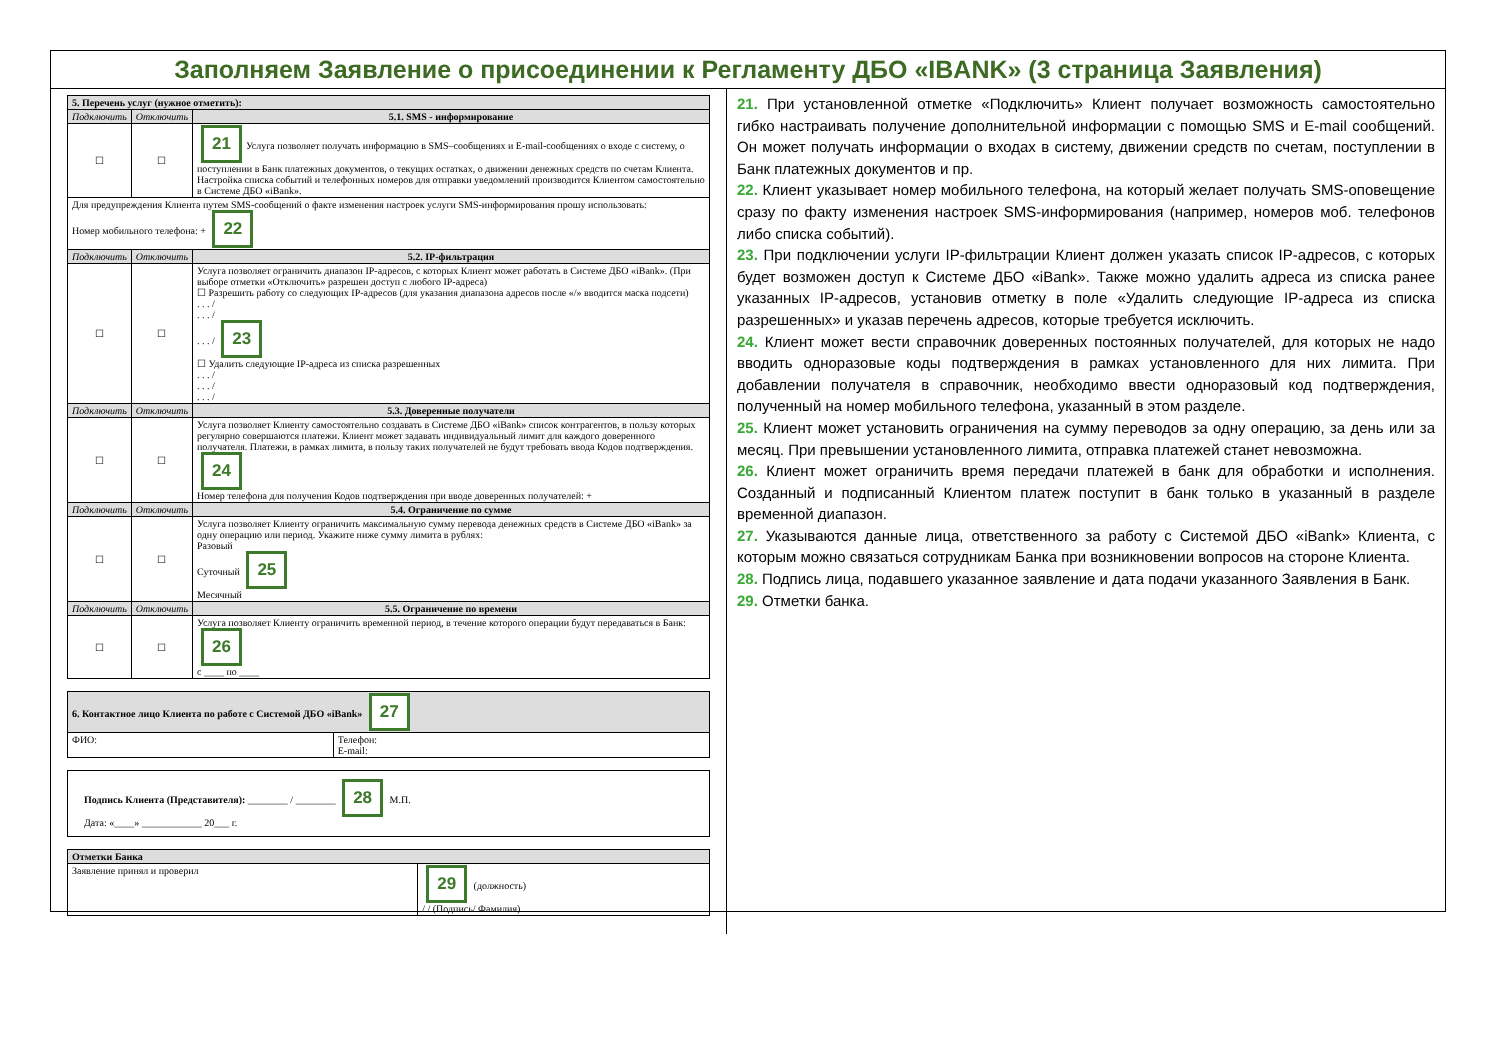Заполняем Заявление о присоединении к Регламенту ДБО «IBANK» (3 страница Заявления)
| 5. Перечень услуг (нужное отметить): | | |
| --- | --- | --- |
| Подключить | Отключить | 5.1. SMS - информирование |
| ☐ | ☐ | 21 Услуга позволяет получать информацию в SMS–сообщениях и E-mail-сообщениях о входе с систему, о поступлении в Банк платежных документов, о текущих остатках, о движении денежных средств по счетам Клиента. Настройка списка событий и телефонных номеров для отправки уведомлений производится Клиентом самостоятельно в Системе ДБО «iBank». |
| Для предупреждения Клиента путем SMS-сообщений о факте изменения настроек услуги SMS-информирования прошу использовать: Номер мобильного телефона: + 22 | | |
| Подключить | Отключить | 5.2. IP-фильтрация |
| ☐ | ☐ | Услуга позволяет ограничить диапазон IP-адресов, с которых Клиент может работать в Системе ДБО «iBank». (При выборе отметки «Отключить» разрешен доступ с любого IP-адреса) ☐ Разрешить работу со следующих IP-адресов (для указания диапазона адресов после «/» вводится маска подсети) . . . / . . . / . . . / 23 ☐ Удалить следующие IP-адреса из списка разрешенных . . . / . . . / . . . / |
| Подключить | Отключить | 5.3. Доверенные получатели |
| ☐ | ☐ | Услуга позволяет Клиенту самостоятельно создавать в Системе ДБО «iBank» список контрагентов, в пользу которых регулярно совершаются платежи. Клиент может задавать индивидуальный лимит для каждого доверенного получателя. Платежи, в рамках лимита, в пользу таких получателей не будут требовать ввода Кодов подтверждения. 24 Номер телефона для получения Кодов подтверждения при вводе доверенных получателей: + |
| Подключить | Отключить | 5.4. Ограничение по сумме |
| ☐ | ☐ | Услуга позволяет Клиенту ограничить максимальную сумму перевода денежных средств в Системе ДБО «iBank» за одну операцию или период. Укажите ниже сумму лимита в рублях: Разовый Суточный 25 Месячный |
| Подключить | Отключить | 5.5. Ограничение по времени |
| ☐ | ☐ | Услуга позволяет Клиенту ограничить временной период, в течение которого операции будут передаваться в Банк: 26 с ____ по ____ |
| 6. Контактное лицо Клиента по работе с Системой ДБО «iBank» 27 | |
| --- | --- |
| ФИО: | Телефон: E-mail: |
| Подпись Клиента (Представителя): ________ / ________ 28 М.П. Дата: «____» ____________ 20___ г. |
| Отметки Банка | |
| --- | --- |
| Заявление принял и проверил | 29 (должность) / / (Подпись/ Фамилия) |
21. При установленной отметке «Подключить» Клиент получает возможность самостоятельно гибко настраивать получение дополнительной информации с помощью SMS и E-mail сообщений. Он может получать информации о входах в систему, движении средств по счетам, поступлении в Банк платежных документов и пр.
22. Клиент указывает номер мобильного телефона, на который желает получать SMS-оповещение сразу по факту изменения настроек SMS-информирования (например, номеров моб. телефонов либо списка событий).
23. При подключении услуги IP-фильтрации Клиент должен указать список IP-адресов, с которых будет возможен доступ к Системе ДБО «iBank». Также можно удалить адреса из списка ранее указанных IP-адресов, установив отметку в поле «Удалить следующие IP-адреса из списка разрешенных» и указав перечень адресов, которые требуется исключить.
24. Клиент может вести справочник доверенных постоянных получателей, для которых не надо вводить одноразовые коды подтверждения в рамках установленного для них лимита. При добавлении получателя в справочник, необходимо ввести одноразовый код подтверждения, полученный на номер мобильного телефона, указанный в этом разделе.
25. Клиент может установить ограничения на сумму переводов за одну операцию, за день или за месяц. При превышении установленного лимита, отправка платежей станет невозможна.
26. Клиент может ограничить время передачи платежей в банк для обработки и исполнения. Созданный и подписанный Клиентом платеж поступит в банк только в указанный в разделе временной диапазон.
27. Указываются данные лица, ответственного за работу с Системой ДБО «iBank» Клиента, с которым можно связаться сотрудникам Банка при возникновении вопросов на стороне Клиента.
28. Подпись лица, подавшего указанное заявление и дата подачи указанного Заявления в Банк.
29. Отметки банка.